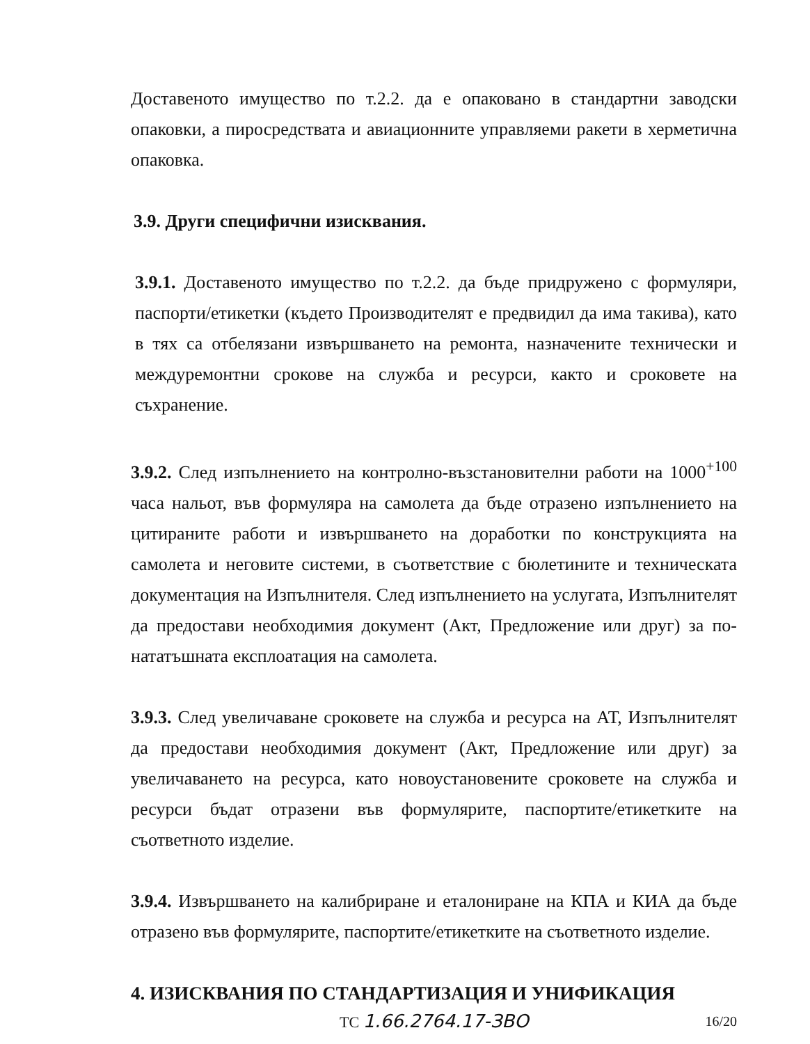Доставеното имущество по т.2.2. да е опаковано в стандартни заводски опаковки, а пиросредствата и авиационните управляеми ракети в херметична опаковка.
3.9. Други специфични изисквания.
3.9.1. Доставеното имущество по т.2.2. да бъде придружено с формуляри, паспорти/етикетки (където Производителят е предвидил да има такива), като в тях са отбелязани извършването на ремонта, назначените технически и междуремонтни срокове на служба и ресурси, както и сроковете на съхранение.
3.9.2. След изпълнението на контролно-възстановителни работи на 1000<sup>+100</sup> часа нальот, във формуляра на самолета да бъде отразено изпълнението на цитираните работи и извършването на доработки по конструкцията на самолета и неговите системи, в съответствие с бюлетините и техническата документация на Изпълнителя. След изпълнението на услугата, Изпълнителят да предостави необходимия документ (Акт, Предложение или друг) за по-нататъшната експлоатация на самолета.
3.9.3. След увеличаване сроковете на служба и ресурса на АТ, Изпълнителят да предостави необходимия документ (Акт, Предложение или друг) за увеличаването на ресурса, като новоустановените сроковете на служба и ресурси бъдат отразени във формулярите, паспортите/етикетките на съответното изделие.
3.9.4. Извършването на калибриране и еталониране на КПА и КИА да бъде отразено във формулярите, паспортите/етикетките на съответното изделие.
4. ИЗИСКВАНИЯ ПО СТАНДАРТИЗАЦИЯ И УНИФИКАЦИЯ
ТС 1.66.2764.17-ЗВО 16/20